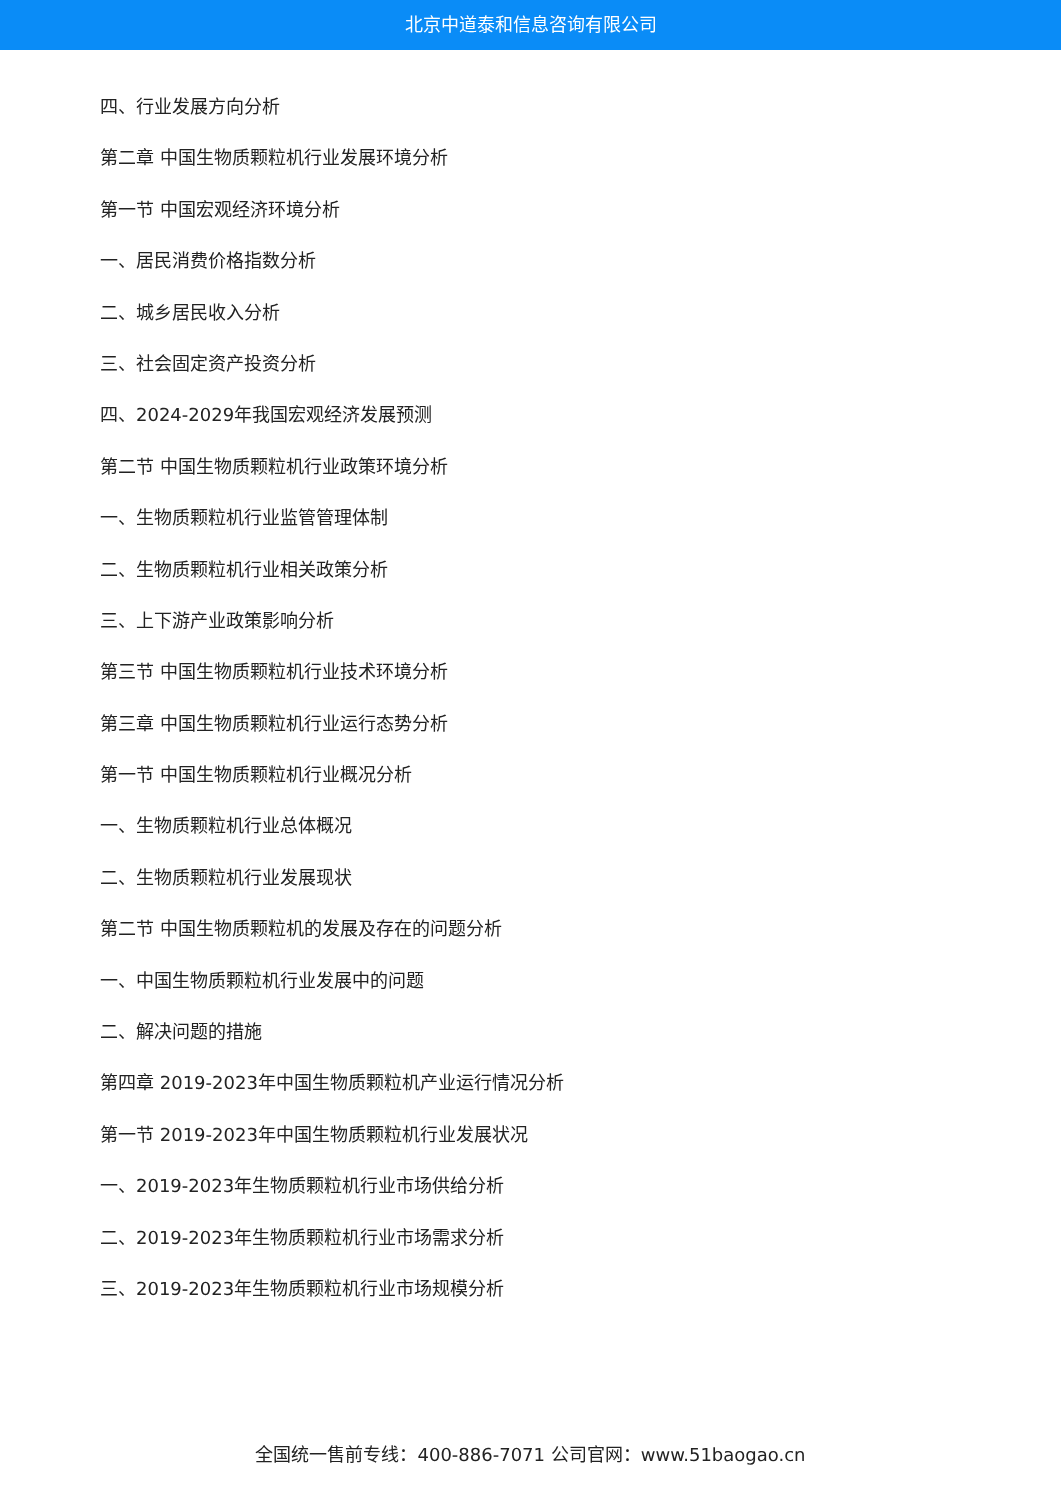北京中道泰和信息咨询有限公司
四、行业发展方向分析
第二章 中国生物质颗粒机行业发展环境分析
第一节 中国宏观经济环境分析
一、居民消费价格指数分析
二、城乡居民收入分析
三、社会固定资产投资分析
四、2024-2029年我国宏观经济发展预测
第二节 中国生物质颗粒机行业政策环境分析
一、生物质颗粒机行业监管管理体制
二、生物质颗粒机行业相关政策分析
三、上下游产业政策影响分析
第三节 中国生物质颗粒机行业技术环境分析
第三章 中国生物质颗粒机行业运行态势分析
第一节 中国生物质颗粒机行业概况分析
一、生物质颗粒机行业总体概况
二、生物质颗粒机行业发展现状
第二节 中国生物质颗粒机的发展及存在的问题分析
一、中国生物质颗粒机行业发展中的问题
二、解决问题的措施
第四章 2019-2023年中国生物质颗粒机产业运行情况分析
第一节 2019-2023年中国生物质颗粒机行业发展状况
一、2019-2023年生物质颗粒机行业市场供给分析
二、2019-2023年生物质颗粒机行业市场需求分析
三、2019-2023年生物质颗粒机行业市场规模分析
全国统一售前专线：400-886-7071 公司官网：www.51baogao.cn